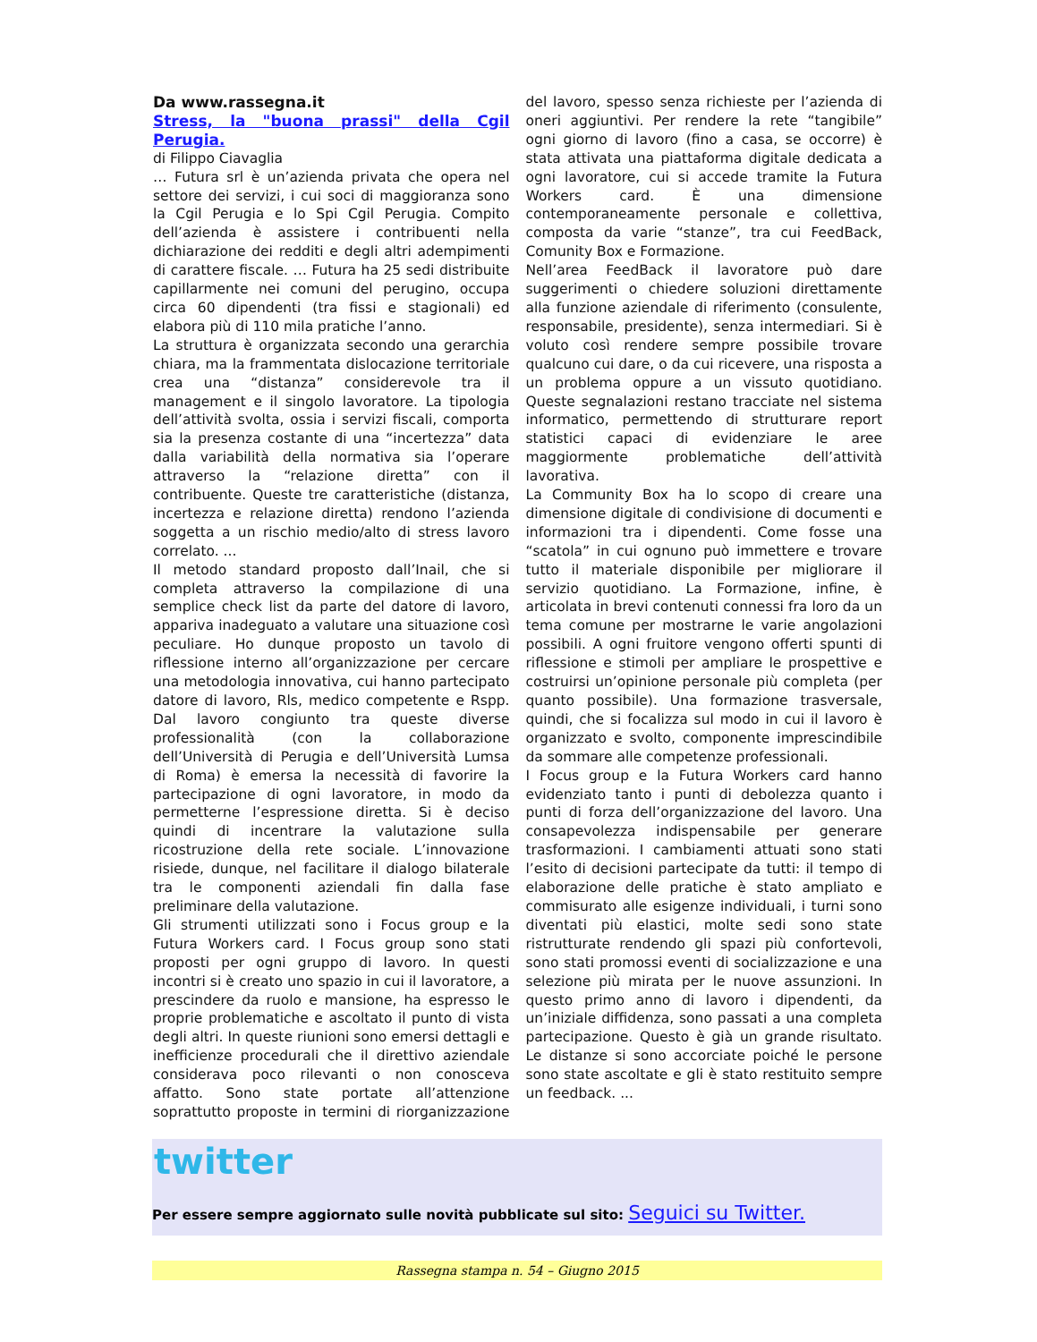Da www.rassegna.it
Stress, la "buona prassi" della Cgil Perugia.
di Filippo Ciavaglia
… Futura srl è un’azienda privata che opera nel settore dei servizi, i cui soci di maggioranza sono la Cgil Perugia e lo Spi Cgil Perugia. Compito dell’azienda è assistere i contribuenti nella dichiarazione dei redditi e degli altri adempimenti di carattere fiscale. … Futura ha 25 sedi distribuite capillarmente nei comuni del perugino, occupa circa 60 dipendenti (tra fissi e stagionali) ed elabora più di 110 mila pratiche l’anno.
La struttura è organizzata secondo una gerarchia chiara, ma la frammentata dislocazione territoriale crea una “distanza” considerevole tra il management e il singolo lavoratore. La tipologia dell’attività svolta, ossia i servizi fiscali, comporta sia la presenza costante di una “incertezza” data dalla variabilità della normativa sia l’operare attraverso la “relazione diretta” con il contribuente. Queste tre caratteristiche (distanza, incertezza e relazione diretta) rendono l’azienda soggetta a un rischio medio/alto di stress lavoro correlato. ...
Il metodo standard proposto dall’Inail, che si completa attraverso la compilazione di una semplice check list da parte del datore di lavoro, appariva inadeguato a valutare una situazione così peculiare. Ho dunque proposto un tavolo di riflessione interno all’organizzazione per cercare una metodologia innovativa, cui hanno partecipato datore di lavoro, Rls, medico competente e Rspp. Dal lavoro congiunto tra queste diverse professionalità (con la collaborazione dell’Università di Perugia e dell’Università Lumsa di Roma) è emersa la necessità di favorire la partecipazione di ogni lavoratore, in modo da permetterne l’espressione diretta. Si è deciso quindi di incentrare la valutazione sulla ricostruzione della rete sociale. L’innovazione risiede, dunque, nel facilitare il dialogo bilaterale tra le componenti aziendali fin dalla fase preliminare della valutazione.
Gli strumenti utilizzati sono i Focus group e la Futura Workers card. I Focus group sono stati proposti per ogni gruppo di lavoro. In questi incontri si è creato uno spazio in cui il lavoratore, a prescindere da ruolo e mansione, ha espresso le proprie problematiche e ascoltato il punto di vista degli altri. In queste riunioni sono emersi dettagli e inefficienze procedurali che il direttivo aziendale considerava poco rilevanti o non conosceva affatto. Sono state portate all’attenzione soprattutto proposte in termini di riorganizzazione del lavoro, spesso senza richieste per l’azienda di oneri aggiuntivi. Per rendere la rete “tangibile” ogni giorno di lavoro (fino a casa, se occorre) è stata attivata una piattaforma digitale dedicata a ogni lavoratore, cui si accede tramite la Futura Workers card. È una dimensione contemporaneamente personale e collettiva, composta da varie “stanze”, tra cui FeedBack, Comunity Box e Formazione.
Nell’area FeedBack il lavoratore può dare suggerimenti o chiedere soluzioni direttamente alla funzione aziendale di riferimento (consulente, responsabile, presidente), senza intermediari. Si è voluto così rendere sempre possibile trovare qualcuno cui dare, o da cui ricevere, una risposta a un problema oppure a un vissuto quotidiano. Queste segnalazioni restano tracciate nel sistema informatico, permettendo di strutturare report statistici capaci di evidenziare le aree maggiormente problematiche dell’attività lavorativa.
La Community Box ha lo scopo di creare una dimensione digitale di condivisione di documenti e informazioni tra i dipendenti. Come fosse una “scatola” in cui ognuno può immettere e trovare tutto il materiale disponibile per migliorare il servizio quotidiano. La Formazione, infine, è articolata in brevi contenuti connessi fra loro da un tema comune per mostrarne le varie angolazioni possibili. A ogni fruitore vengono offerti spunti di riflessione e stimoli per ampliare le prospettive e costruirsi un’opinione personale più completa (per quanto possibile). Una formazione trasversale, quindi, che si focalizza sul modo in cui il lavoro è organizzato e svolto, componente imprescindibile da sommare alle competenze professionali.
I Focus group e la Futura Workers card hanno evidenziato tanto i punti di debolezza quanto i punti di forza dell’organizzazione del lavoro. Una consapevolezza indispensabile per generare trasformazioni. I cambiamenti attuati sono stati l’esito di decisioni partecipate da tutti: il tempo di elaborazione delle pratiche è stato ampliato e commisurato alle esigenze individuali, i turni sono diventati più elastici, molte sedi sono state ristrutturate rendendo gli spazi più confortevoli, sono stati promossi eventi di socializzazione e una selezione più mirata per le nuove assunzioni. In questo primo anno di lavoro i dipendenti, da un’iniziale diffidenza, sono passati a una completa partecipazione. Questo è già un grande risultato. Le distanze si sono accorciate poiché le persone sono state ascoltate e gli è stato restituito sempre un feedback. ...
twitter
Per essere sempre aggiornato sulle novità pubblicate sul sito: Seguici su Twitter.
Rassegna stampa n. 54 – Giugno 2015